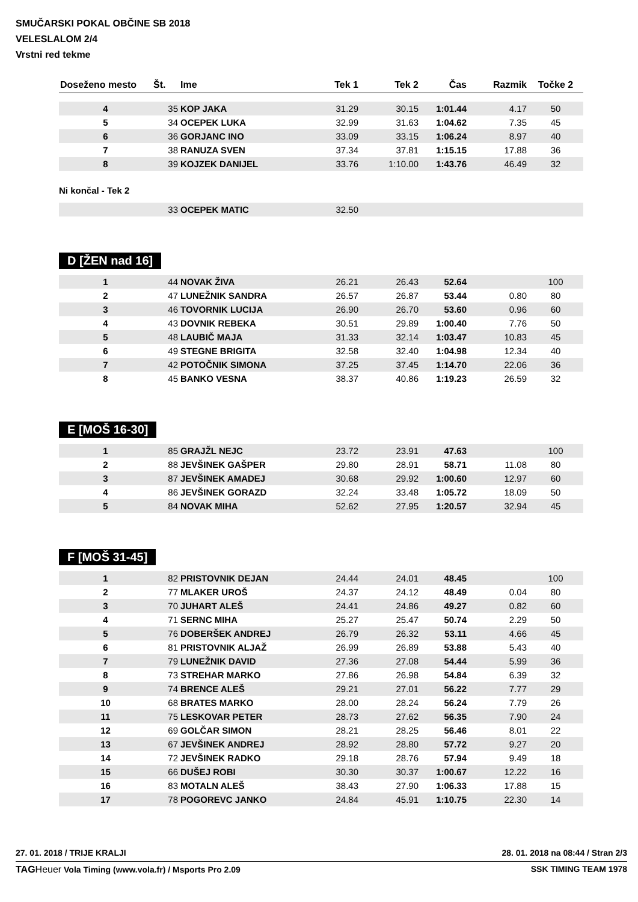SMUČARSKI POKAL OBČINE SB 2018
VELESLALOM 2/4
Vrstni red tekme
| Doseženo mesto | Št. | Ime | Tek 1 | Tek 2 | Čas | Razmik | Točke 2 |
| --- | --- | --- | --- | --- | --- | --- | --- |
| 4 | 35 | KOP JAKA | 31.29 | 30.15 | 1:01.44 | 4.17 | 50 |
| 5 | 34 | OCEPEK LUKA | 32.99 | 31.63 | 1:04.62 | 7.35 | 45 |
| 6 | 36 | GORJANC INO | 33.09 | 33.15 | 1:06.24 | 8.97 | 40 |
| 7 | 38 | RANUZA SVEN | 37.34 | 37.81 | 1:15.15 | 17.88 | 36 |
| 8 | 39 | KOJZEK DANIJEL | 33.76 | 1:10.00 | 1:43.76 | 46.49 | 32 |
Ni končal - Tek 2
| | 33 | OCEPEK MATIC | 32.50 | | | | |
D [ŽEN nad 16]
| 1 | 44 | NOVAK ŽIVA | 26.21 | 26.43 | 52.64 | | 100 |
| 2 | 47 | LUNEŽNIK SANDRA | 26.57 | 26.87 | 53.44 | 0.80 | 80 |
| 3 | 46 | TOVORNIK LUCIJA | 26.90 | 26.70 | 53.60 | 0.96 | 60 |
| 4 | 43 | DOVNIK REBEKA | 30.51 | 29.89 | 1:00.40 | 7.76 | 50 |
| 5 | 48 | LAUBIČ MAJA | 31.33 | 32.14 | 1:03.47 | 10.83 | 45 |
| 6 | 49 | STEGNE BRIGITA | 32.58 | 32.40 | 1:04.98 | 12.34 | 40 |
| 7 | 42 | POTOČNIK SIMONA | 37.25 | 37.45 | 1:14.70 | 22.06 | 36 |
| 8 | 45 | BANKO VESNA | 38.37 | 40.86 | 1:19.23 | 26.59 | 32 |
E [MOŠ 16-30]
| 1 | 85 | GRAJŽL NEJC | 23.72 | 23.91 | 47.63 | | 100 |
| 2 | 88 | JEVŠINEK GAŠPER | 29.80 | 28.91 | 58.71 | 11.08 | 80 |
| 3 | 87 | JEVŠINEK AMADEJ | 30.68 | 29.92 | 1:00.60 | 12.97 | 60 |
| 4 | 86 | JEVŠINEK GORAZD | 32.24 | 33.48 | 1:05.72 | 18.09 | 50 |
| 5 | 84 | NOVAK MIHA | 52.62 | 27.95 | 1:20.57 | 32.94 | 45 |
F [MOŠ 31-45]
| 1 | 82 | PRISTOVNIK DEJAN | 24.44 | 24.01 | 48.45 | | 100 |
| 2 | 77 | MLAKER UROŠ | 24.37 | 24.12 | 48.49 | 0.04 | 80 |
| 3 | 70 | JUHART ALEŠ | 24.41 | 24.86 | 49.27 | 0.82 | 60 |
| 4 | 71 | SERNC MIHA | 25.27 | 25.47 | 50.74 | 2.29 | 50 |
| 5 | 76 | DOBERŠEK ANDREJ | 26.79 | 26.32 | 53.11 | 4.66 | 45 |
| 6 | 81 | PRISTOVNIK ALJAŽ | 26.99 | 26.89 | 53.88 | 5.43 | 40 |
| 7 | 79 | LUNEŽNIK DAVID | 27.36 | 27.08 | 54.44 | 5.99 | 36 |
| 8 | 73 | STREHAR MARKO | 27.86 | 26.98 | 54.84 | 6.39 | 32 |
| 9 | 74 | BRENCE ALEŠ | 29.21 | 27.01 | 56.22 | 7.77 | 29 |
| 10 | 68 | BRATES MARKO | 28.00 | 28.24 | 56.24 | 7.79 | 26 |
| 11 | 75 | LESKOVAR PETER | 28.73 | 27.62 | 56.35 | 7.90 | 24 |
| 12 | 69 | GOLČAR SIMON | 28.21 | 28.25 | 56.46 | 8.01 | 22 |
| 13 | 67 | JEVŠINEK ANDREJ | 28.92 | 28.80 | 57.72 | 9.27 | 20 |
| 14 | 72 | JEVŠINEK RADKO | 29.18 | 28.76 | 57.94 | 9.49 | 18 |
| 15 | 66 | DUŠEJ ROBI | 30.30 | 30.37 | 1:00.67 | 12.22 | 16 |
| 16 | 83 | MOTALN ALEŠ | 38.43 | 27.90 | 1:06.33 | 17.88 | 15 |
| 17 | 78 | POGOREVC JANKO | 24.84 | 45.91 | 1:10.75 | 22.30 | 14 |
27. 01. 2018 / TRIJE KRALJI 28. 01. 2018 na 08:44 / Stran 2/3
TAG Heuer Vola Timing (www.vola.fr) / Msports Pro 2.09 SSK TIMING TEAM 1978